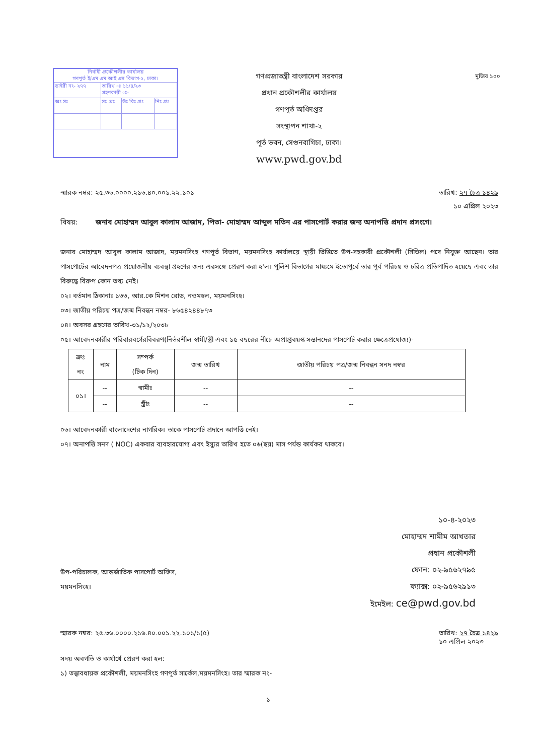নির্বাহী প্রকৌশলীর কার্যালয়
গণপূর্ত ই/এম এম আই এস বিভাগ-২, ঢাকা।
| ডাইরী নং- ২৭৭ | তারিখ ঃ ১১/৪/২৩ গ্রহণকারী ঃ- | | |
| অঃ সঃ | সঃ প্রঃ | উঃ বিঃ প্রঃ | নিঃ প্রঃ |
গণপ্রজাতন্ত্রী বাংলাদেশ সরকার
প্রধান প্রকৌশলীর কার্যালয়
গণপূর্ত অধিদপ্তর
সংস্থাপন শাখা-২
পূর্ত ভবন, সেগুনবাগিচা, ঢাকা।
www.pwd.gov.bd
মুজিব ১০০
স্মারক নম্বর: ২৫.৩৬.০০০০.২১৬.৪০.০০১.২২.১০১ তারিখ: ২৭ চৈত্র ১৪২৯
১০ এপ্রিল ২০২৩
বিষয়: জনাব মোহাম্মদ আবুল কালাম আজাদ, পিতা- মোহাম্মদ আব্দুল মতিন এর পাসপোর্ট করার জন্য অনাপত্তি প্রদান প্রসংগে।
জনাব মোহাম্মদ আবুল কালাম আজাদ, ময়মনসিংহ গণপূর্ত বিভাগ, ময়মনসিংহ কার্যালয়ে স্থায়ী ভিত্তিতে উপ-সহকারী প্রকৌশলী (সিভিল) পদে নিযুক্ত আছেন। তার পাসপোর্টের আবেদনপত্র প্রয়োজনীয় ব্যবস্থা গ্রহণের জন্য এরসঙ্গে প্রেরণ করা হ'ল। পুলিশ বিভাগের মাধ্যমে ইতোপূর্বে তার পূর্ব পরিচয় ও চরিত্র প্রতিপাদিত হয়েছে এবং তার বিরুদ্ধে বিরুপ কোন তথ্য নেই।
০২। বর্তমান ঠিকানাঃ ১৩৩, আর.কে মিশন রোড, নওমহল, ময়মনসিংহ।
০৩। জাতীয় পরিচয় পত্র/জন্ম নিবন্ধন নম্বর- ৮৬৫৪২৪৪৮৭৩
০৪। অবসর গ্রহণের তারিখ-৩১/১২/২০৩৮
০৫। আবেদনকারীর পরিবারবর্গেরবিবরণ(নির্ভরশীল স্বামী/স্ত্রী এবং ১৫ বছরের নীচে অপ্রাপ্তবয়স্ক সন্তানদের পাসপোর্ট করার ক্ষেত্রেপ্রযোজ্য)-
| ক্রঃ নং | নাম | সম্পর্ক (টিক দিন) | জন্ম তারিখ | জাতীয় পরিচয় পত্র/জন্ম নিবন্ধন সনদ নম্বর |
| --- | --- | --- | --- | --- |
| ০১। | -- | স্বামীঃ | -- | -- |
| | -- | স্ত্রীঃ | -- | -- |
০৬। আবেদনকারী বাংলাদেশের নাগরিক। তাকে পাসপোর্ট প্রদানে আপত্তি নেই।
০৭। অনাপত্তি সনদ ( NOC) একবার ব্যবহারযোগ্য এবং ইস্যুর তারিখ হতে ০৬(ছয়) মাস পর্যন্ত কার্যকর থাকবে।
১০-৪-২০২৩
মোহাম্মদ শামীম আখতার
প্রধান প্রকৌশলী
ফোন: ০২-৯৫৬২৭৯৫
ফ্যাক্স: ০২-৯৫৬২৯১৩
ইমেইল: ce@pwd.gov.bd
উপ-পরিচালক, আন্তর্জাতিক পাসপোর্ট অফিস,
ময়মনসিংহ।
স্মারক নম্বর: ২৫.৩৬.০০০০.২১৬.৪০.০০১.২২.১০১/১(৫) তারিখ: ২৭ চৈত্র ১৪২৯
১০ এপ্রিল ২০২৩
সদয় অবগতি ও কার্যার্থে প্রেরণ করা হল:
১) তত্ত্বাবধায়ক প্রকৌশলী, ময়মনসিংহ গণপূর্ত সার্কেল,ময়মনসিংহ। তার স্মারক নং-
১